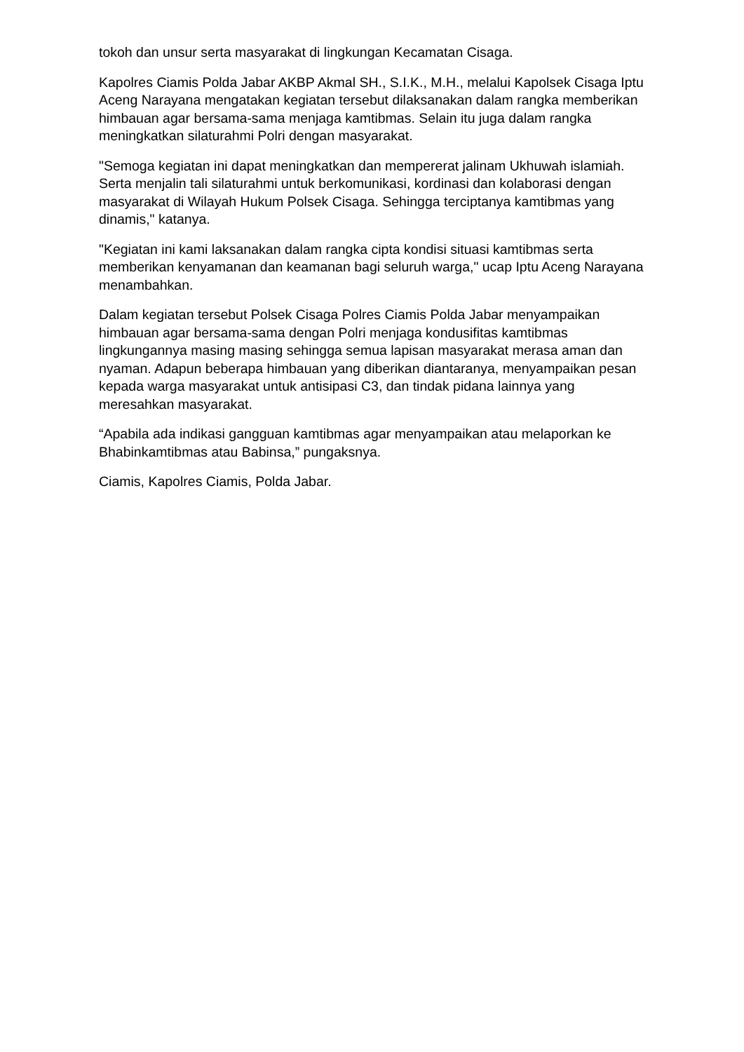tokoh dan unsur serta masyarakat di lingkungan Kecamatan Cisaga.
Kapolres Ciamis Polda Jabar AKBP Akmal SH., S.I.K., M.H., melalui Kapolsek Cisaga Iptu Aceng Narayana mengatakan kegiatan tersebut dilaksanakan dalam rangka memberikan himbauan agar bersama-sama menjaga kamtibmas. Selain itu juga dalam rangka meningkatkan silaturahmi Polri dengan masyarakat.
"Semoga kegiatan ini dapat meningkatkan dan mempererat jalinam Ukhuwah islamiah. Serta menjalin tali silaturahmi untuk berkomunikasi, kordinasi dan kolaborasi dengan masyarakat di Wilayah Hukum Polsek Cisaga. Sehingga terciptanya kamtibmas yang dinamis," katanya.
"Kegiatan ini kami laksanakan dalam rangka cipta kondisi situasi kamtibmas serta memberikan kenyamanan dan keamanan bagi seluruh warga," ucap Iptu Aceng Narayana menambahkan.
Dalam kegiatan tersebut Polsek Cisaga Polres Ciamis Polda Jabar menyampaikan himbauan agar bersama-sama dengan Polri menjaga kondusifitas kamtibmas lingkungannya masing masing sehingga semua lapisan masyarakat merasa aman dan nyaman. Adapun beberapa himbauan yang diberikan diantaranya, menyampaikan pesan kepada warga masyarakat untuk antisipasi C3, dan tindak pidana lainnya yang meresahkan masyarakat.
“Apabila ada indikasi gangguan kamtibmas agar menyampaikan atau melaporkan ke Bhabinkamtibmas atau Babinsa,” pungaksnya.
Ciamis, Kapolres Ciamis, Polda Jabar.